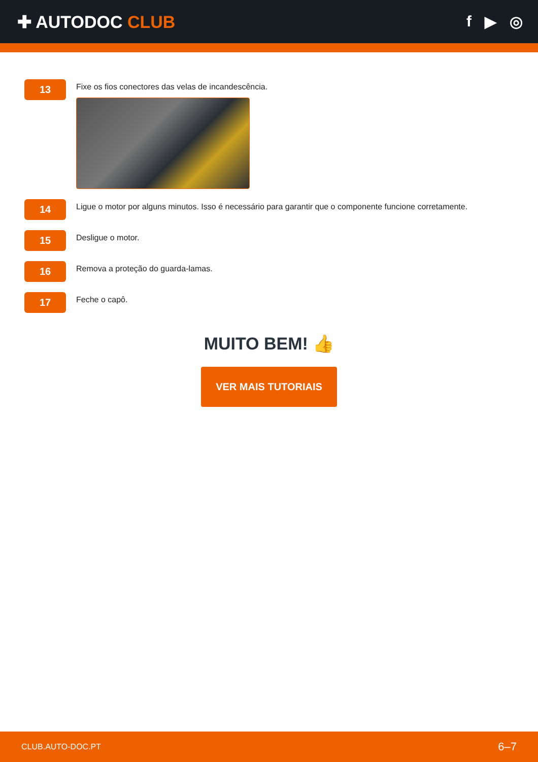✚ AUTODOC CLUB f ▶ ◎
13
Fixe os fios conectores das velas de incandescência.
14
Ligue o motor por alguns minutos. Isso é necessário para garantir que o componente funcione corretamente.
15
Desligue o motor.
16
Remova a proteção do guarda-lamas.
17
Feche o capô.
MUITO BEM! 👍
VER MAIS TUTORIAIS
CLUB.AUTO-DOC.PT 6–7